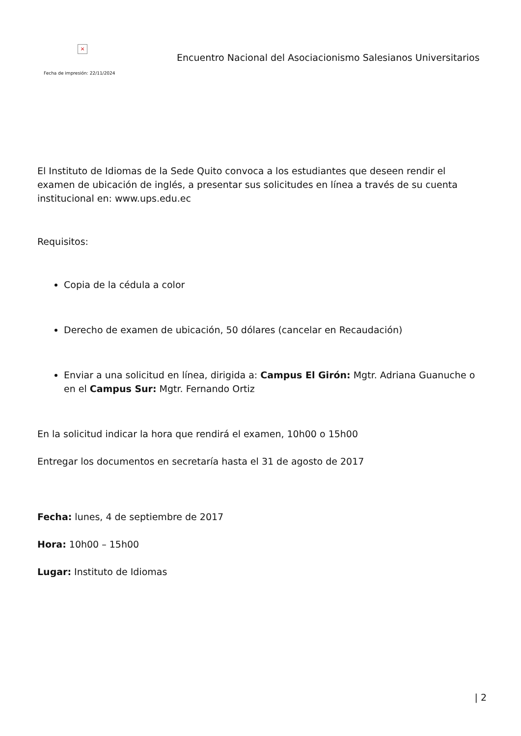×
Fecha de impresión: 22/11/2024
Encuentro Nacional del Asociacionismo Salesianos Universitarios
El Instituto de Idiomas de la Sede Quito convoca a los estudiantes que deseen rendir el examen de ubicación de inglés, a presentar sus solicitudes en línea a través de su cuenta institucional en: www.ups.edu.ec
Requisitos:
Copia de la cédula a color
Derecho de examen de ubicación, 50 dólares (cancelar en Recaudación)
Enviar a una solicitud en línea, dirigida a: Campus El Girón: Mgtr. Adriana Guanuche o en el Campus Sur: Mgtr. Fernando Ortiz
En la solicitud indicar la hora que rendirá el examen, 10h00 o 15h00
Entregar los documentos en secretaría hasta el 31 de agosto de 2017
Fecha: lunes, 4 de septiembre de 2017
Hora: 10h00 – 15h00
Lugar: Instituto de Idiomas
| 2